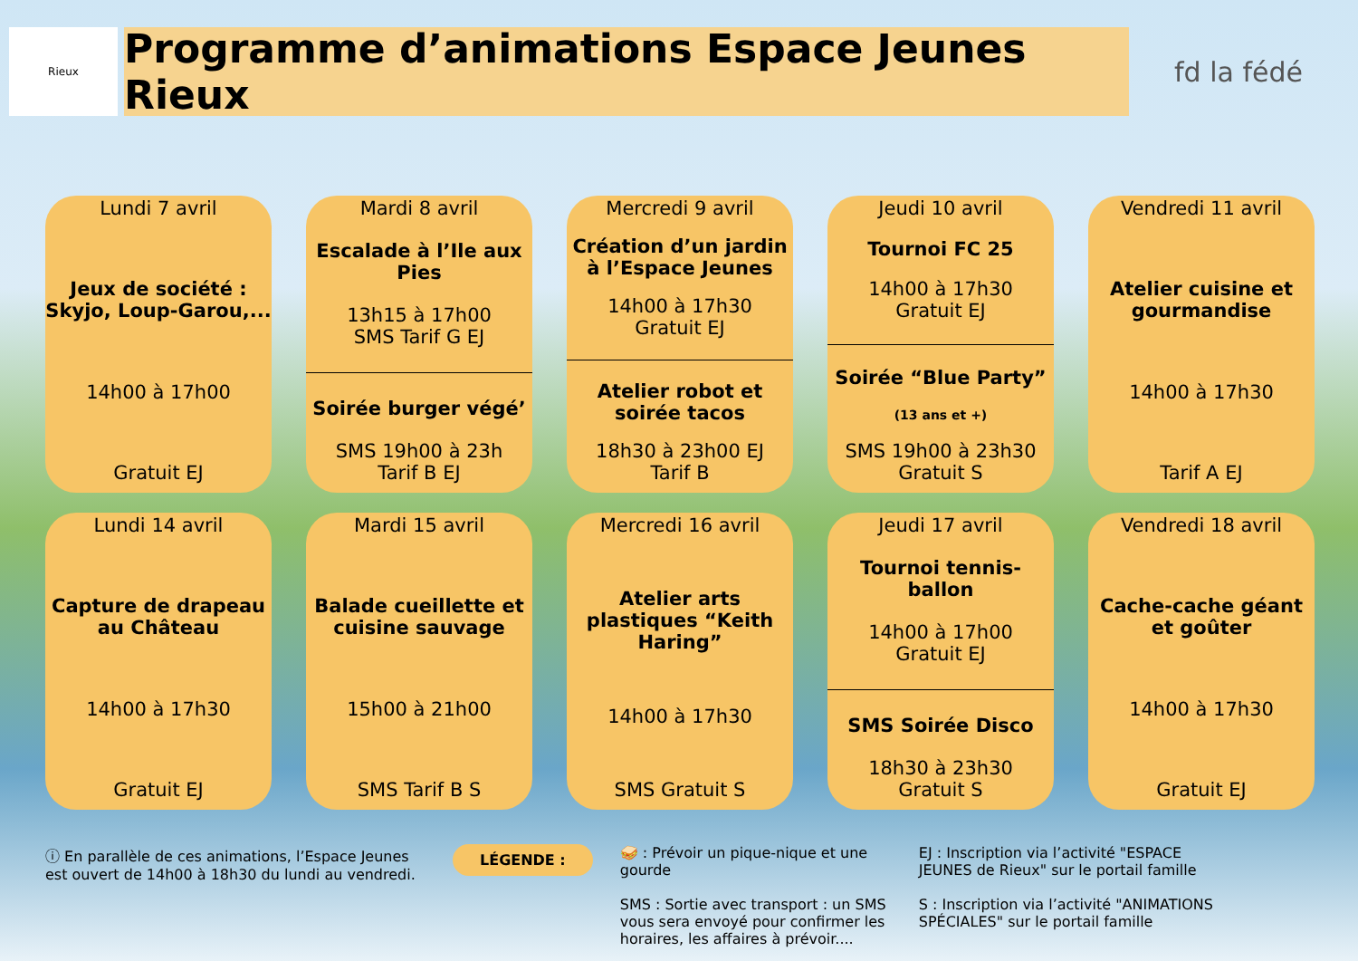Rieux
Programme d’animations Espace Jeunes Rieux
fd la fédé
Lundi 7 avril
Jeux de société : Skyjo, Loup-Garou,...
14h00 à 17h00
Gratuit EJ
Mardi 8 avril
Escalade à l’Ile aux Pies
13h15 à 17h00
SMS Tarif G EJ
Soirée burger végé’
SMS 19h00 à 23h
Tarif B EJ
Mercredi 9 avril
Création d’un jardin à l’Espace Jeunes
14h00 à 17h30
Gratuit EJ
Atelier robot et soirée tacos
18h30 à 23h00 EJ
Tarif B
Jeudi 10 avril
Tournoi FC 25
14h00 à 17h30
Gratuit EJ
Soirée “Blue Party”
(13 ans et +)
SMS 19h00 à 23h30
Gratuit S
Vendredi 11 avril
Atelier cuisine et gourmandise
14h00 à 17h30
Tarif A EJ
Lundi 14 avril
Capture de drapeau au Château
14h00 à 17h30
Gratuit EJ
Mardi 15 avril
Balade cueillette et cuisine sauvage
15h00 à 21h00
SMS Tarif B S
Mercredi 16 avril
Atelier arts plastiques “Keith Haring”
14h00 à 17h30
SMS Gratuit S
Jeudi 17 avril
Tournoi tennis-ballon
14h00 à 17h00
Gratuit EJ
SMS Soirée Disco
18h30 à 23h30
Gratuit S
Vendredi 18 avril
Cache-cache géant et goûter
14h00 à 17h30
Gratuit EJ
ⓘ En parallèle de ces animations, l’Espace Jeunes est ouvert de 14h00 à 18h30 du lundi au vendredi.
LÉGENDE :
🥪 : Prévoir un pique-nique et une gourde
SMS : Sortie avec transport : un SMS vous sera envoyé pour confirmer les horaires, les affaires à prévoir....
EJ : Inscription via l’activité "ESPACE JEUNES de Rieux" sur le portail famille
S : Inscription via l’activité "ANIMATIONS SPÉCIALES" sur le portail famille